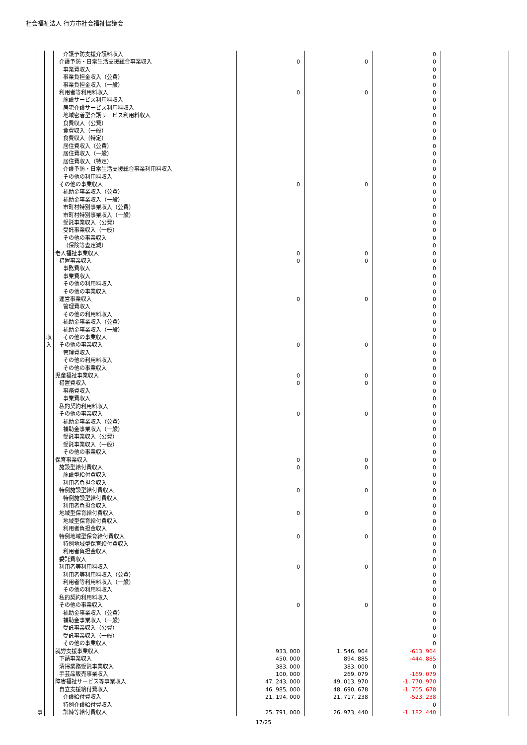社会福祉法人 行方市社会福祉協議会
| | | 介護予防支援介護料収入 | | | 0 | |
| | | 介護予防・日常生活支援総合事業収入 | 0 | 0 | 0 | |
| | | 事業費収入 | | | 0 | |
| | | 事業負担金収入（公費） | | | 0 | |
| | | 事業負担金収入（一般） | | | 0 | |
| | | 利用者等利用料収入 | 0 | 0 | 0 | |
| | | 施設サービス利用料収入 | | | 0 | |
| | | 居宅介護サービス利用料収入 | | | 0 | |
| | | 地域密着型介護サービス利用料収入 | | | 0 | |
| | | 食費収入（公費） | | | 0 | |
| | | 食費収入（一般） | | | 0 | |
| | | 食費収入（特定） | | | 0 | |
| | | 居住費収入（公費） | | | 0 | |
| | | 居住費収入（一般） | | | 0 | |
| | | 居住費収入（特定） | | | 0 | |
| | | 介護予防・日常生活支援総合事業利用料収入 | | | 0 | |
| | | その他の利用料収入 | | | 0 | |
| | | その他の事業収入 | 0 | 0 | 0 | |
| | | 補助金事業収入（公費） | | | 0 | |
| | | 補助金事業収入（一般） | | | 0 | |
| | | 市町村特別事業収入（公費） | | | 0 | |
| | | 市町村特別事業収入（一般） | | | 0 | |
| | | 受託事業収入（公費） | | | 0 | |
| | | 受託事業収入（一般） | | | 0 | |
| | | その他の事業収入 | | | 0 | |
| | | （保険等査定減） | | | 0 | |
| | | 老人福祉事業収入 | 0 | 0 | 0 | |
| | | 措置事業収入 | 0 | 0 | 0 | |
| | | 事務費収入 | | | 0 | |
| | | 事業費収入 | | | 0 | |
| | | その他の利用料収入 | | | 0 | |
| | | その他の事業収入 | | | 0 | |
| | | 運営事業収入 | 0 | 0 | 0 | |
| | | 管理費収入 | | | 0 | |
| | | その他の利用料収入 | | | 0 | |
| | | 補助金事業収入（公費） | | | 0 | |
| | | 補助金事業収入（一般） | | | 0 | |
| | 収 | その他の事業収入 | | | 0 | |
| | 入 | その他の事業収入 | 0 | 0 | 0 | |
| | | 管理費収入 | | | 0 | |
| | | その他の利用料収入 | | | 0 | |
| | | その他の事業収入 | | | 0 | |
| | | 児童福祉事業収入 | 0 | 0 | 0 | |
| | | 措置費収入 | 0 | 0 | 0 | |
| | | 事務費収入 | | | 0 | |
| | | 事業費収入 | | | 0 | |
| | | 私的契約利用料収入 | | | 0 | |
| | | その他の事業収入 | 0 | 0 | 0 | |
| | | 補助金事業収入（公費） | | | 0 | |
| | | 補助金事業収入（一般） | | | 0 | |
| | | 受託事業収入（公費） | | | 0 | |
| | | 受託事業収入（一般） | | | 0 | |
| | | その他の事業収入 | | | 0 | |
| | | 保育事業収入 | 0 | 0 | 0 | |
| | | 施設型給付費収入 | 0 | 0 | 0 | |
| | | 施設型給付費収入 | | | 0 | |
| | | 利用者負担金収入 | | | 0 | |
| | | 特例施設型給付費収入 | 0 | 0 | 0 | |
| | | 特例施設型給付費収入 | | | 0 | |
| | | 利用者負担金収入 | | | 0 | |
| | | 地域型保育給付費収入 | 0 | 0 | 0 | |
| | | 地域型保育給付費収入 | | | 0 | |
| | | 利用者負担金収入 | | | 0 | |
| | | 特例地域型保育給付費収入 | 0 | 0 | 0 | |
| | | 特例地域型保育給付費収入 | | | 0 | |
| | | 利用者負担金収入 | | | 0 | |
| | | 委託費収入 | | | 0 | |
| | | 利用者等利用料収入 | 0 | 0 | 0 | |
| | | 利用者等利用料収入（公費） | | | 0 | |
| | | 利用者等利用料収入（一般） | | | 0 | |
| | | その他の利用料収入 | | | 0 | |
| | | 私的契約利用料収入 | | | 0 | |
| | | その他の事業収入 | 0 | 0 | 0 | |
| | | 補助金事業収入（公費） | | | 0 | |
| | | 補助金事業収入（一般） | | | 0 | |
| | | 受託事業収入（公費） | | | 0 | |
| | | 受託事業収入（一般） | | | 0 | |
| | | その他の事業収入 | | | 0 | |
| | | 就労支援事業収入 | 933, 000 | 1, 546, 964 | -613, 964 | |
| | | 下請事業収入 | 450, 000 | 894, 885 | -444, 885 | |
| | | 清掃業務受託事業収入 | 383, 000 | 383, 000 | 0 | |
| | | 手芸品販売事業収入 | 100, 000 | 269, 079 | -169, 079 | |
| | | 障害福祉サービス等事業収入 | 47, 243, 000 | 49, 013, 970 | -1, 770, 970 | |
| | | 自立支援給付費収入 | 46, 985, 000 | 48, 690, 678 | -1, 705, 678 | |
| | | 介護給付費収入 | 21, 194, 000 | 21, 717, 238 | -523, 238 | |
| | | 特例介護給付費収入 | | | 0 | |
| 事 | | 訓練等給付費収入 | 25, 791, 000 | 26, 973, 440 | -1, 182, 440 | |
17/25